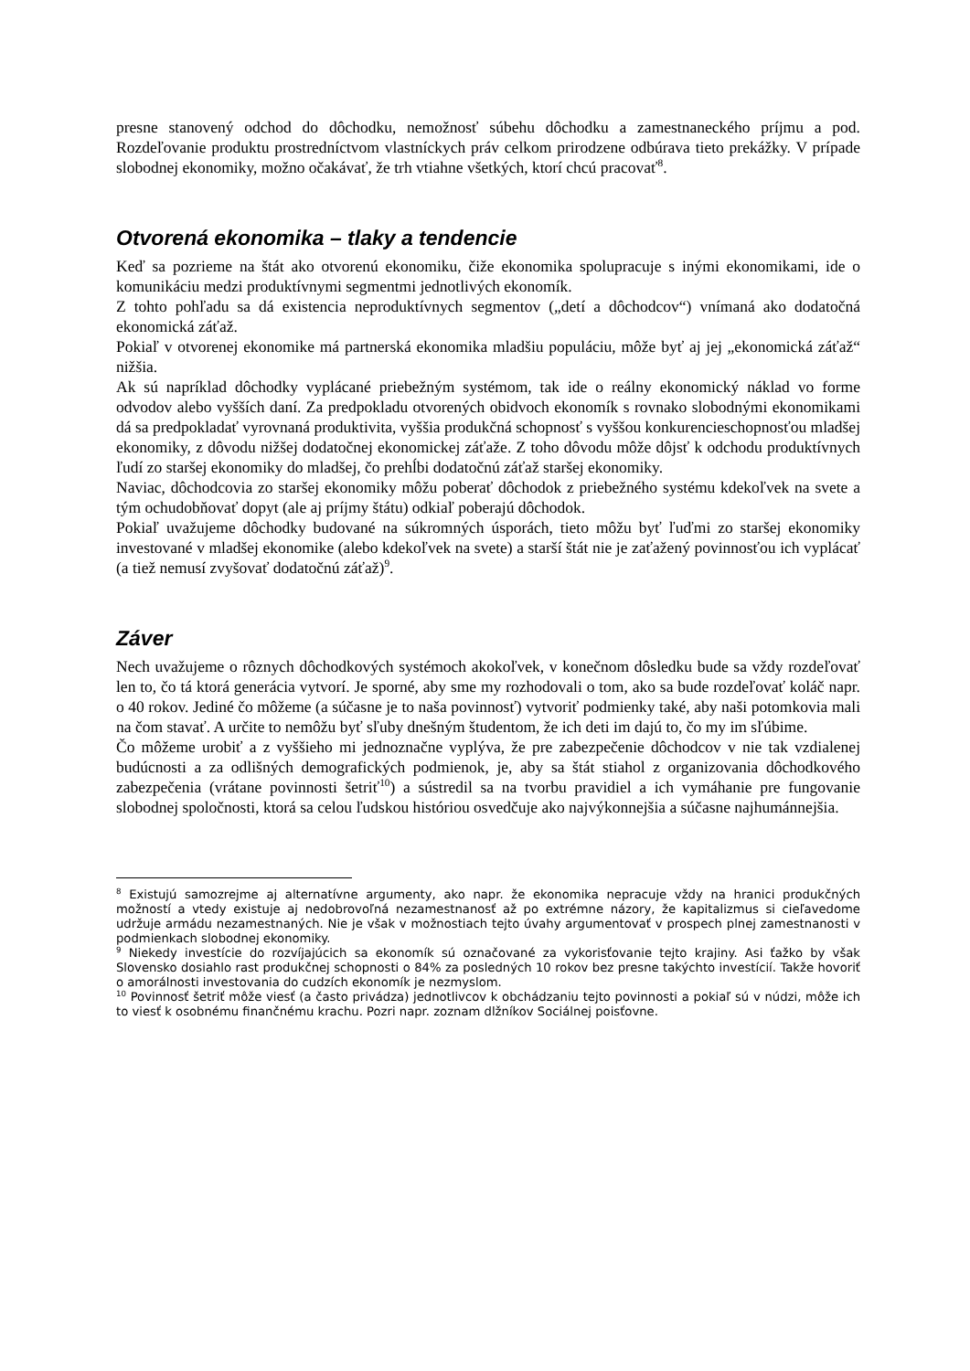presne stanovený odchod do dôchodku, nemožnosť súbehu dôchodku a zamestnaneckého príjmu a pod. Rozdeľovanie produktu prostredníctvom vlastníckych práv celkom prirodzene odbúrava tieto prekážky. V prípade slobodnej ekonomiky, možno očakávať, že trh vtiahne všetkých, ktorí chcú pracovať<sup>8</sup>.
Otvorená ekonomika – tlaky a tendencie
Keď sa pozrieme na štát ako otvorenú ekonomiku, čiže ekonomika spolupracuje s inými ekonomikami, ide o komunikáciu medzi produktívnymi segmentmi jednotlivých ekonomík.
Z tohto pohľadu sa dá existencia neproduktívnych segmentov („detí a dôchodcov“) vnímaná ako dodatočná ekonomická záťaž.
Pokiaľ v otvorenej ekonomike má partnerská ekonomika mladšiu populáciu, môže byť aj jej „ekonomická záťaž“ nižšia.
Ak sú napríklad dôchodky vyplácané priebežným systémom, tak ide o reálny ekonomický náklad vo forme odvodov alebo vyšších daní. Za predpokladu otvorených obidvoch ekonomík s rovnako slobodnými ekonomikami dá sa predpokladať vyrovnaná produktivita, vyššia produkčná schopnosť s vyššou konkurencieschopnosťou mladšej ekonomiky, z dôvodu nižšej dodatočnej ekonomickej záťaže. Z toho dôvodu môže dôjsť k odchodu produktívnych ľudí zo staršej ekonomiky do mladšej, čo prehĺbi dodatočnú záťaž staršej ekonomiky.
Naviac, dôchodcovia zo staršej ekonomiky môžu poberať dôchodok z priebežného systému kdekoľvek na svete a tým ochudobňovať dopyt (ale aj príjmy štátu) odkiaľ poberajú dôchodok.
Pokiaľ uvažujeme dôchodky budované na súkromných úsporách, tieto môžu byť ľuďmi zo staršej ekonomiky investované v mladšej ekonomike (alebo kdekoľvek na svete) a starší štát nie je zaťažený povinnosťou ich vyplácať (a tiež nemusí zvyšovať dodatočnú záťaž)<sup>9</sup>.
Záver
Nech uvažujeme o rôznych dôchodkových systémoch akokoľvek, v konečnom dôsledku bude sa vždy rozdeľovať len to, čo tá ktorá generácia vytvorí. Je sporné, aby sme my rozhodovali o tom, ako sa bude rozdeľovať koláč napr. o 40 rokov. Jediné čo môžeme (a súčasne je to naša povinnosť) vytvoriť podmienky také, aby naši potomkovia mali na čom stavať. A určite to nemôžu byť sľuby dnešným študentom, že ich deti im dajú to, čo my im sľúbime.
Čo môžeme urobiť a z vyššieho mi jednoznačne vyplýva, že pre zabezpečenie dôchodcov v nie tak vzdialenej budúcnosti a za odlišných demografických podmienok, je, aby sa štát stiahol z organizovania dôchodkového zabezpečenia (vrátane povinnosti šetriť<sup>10</sup>) a sústredil sa na tvorbu pravidiel a ich vymáhanie pre fungovanie slobodnej spoločnosti, ktorá sa celou ľudskou históriou osvedčuje ako najvýkonnejšia a súčasne najhumánnejšia.
<sup>8</sup> Existujú samozrejme aj alternatívne argumenty, ako napr. že ekonomika nepracuje vždy na hranici produkčných možností a vtedy existuje aj nedobrovoľná nezamestnanosť až po extrémne názory, že kapitalizmus si cieľavedome udržuje armádu nezamestnaných. Nie je však v možnostiach tejto úvahy argumentovať v prospech plnej zamestnanosti v podmienkach slobodnej ekonomiky.
<sup>9</sup> Niekedy investície do rozvíjajúcich sa ekonomík sú označované za vykorisťovanie tejto krajiny. Asi ťažko by však Slovensko dosiahlo rast produkčnej schopnosti o 84% za posledných 10 rokov bez presne takýchto investícií. Takže hovoriť o amorálnosti investovania do cudzích ekonomík je nezmyslom.
<sup>10</sup> Povinnosť šetriť môže viesť (a často privádza) jednotlivcov k obchádzaniu tejto povinnosti a pokiaľ sú v núdzi, môže ich to viesť k osobnému finančnému krachu. Pozri napr. zoznam dlžníkov Sociálnej poisťovne.